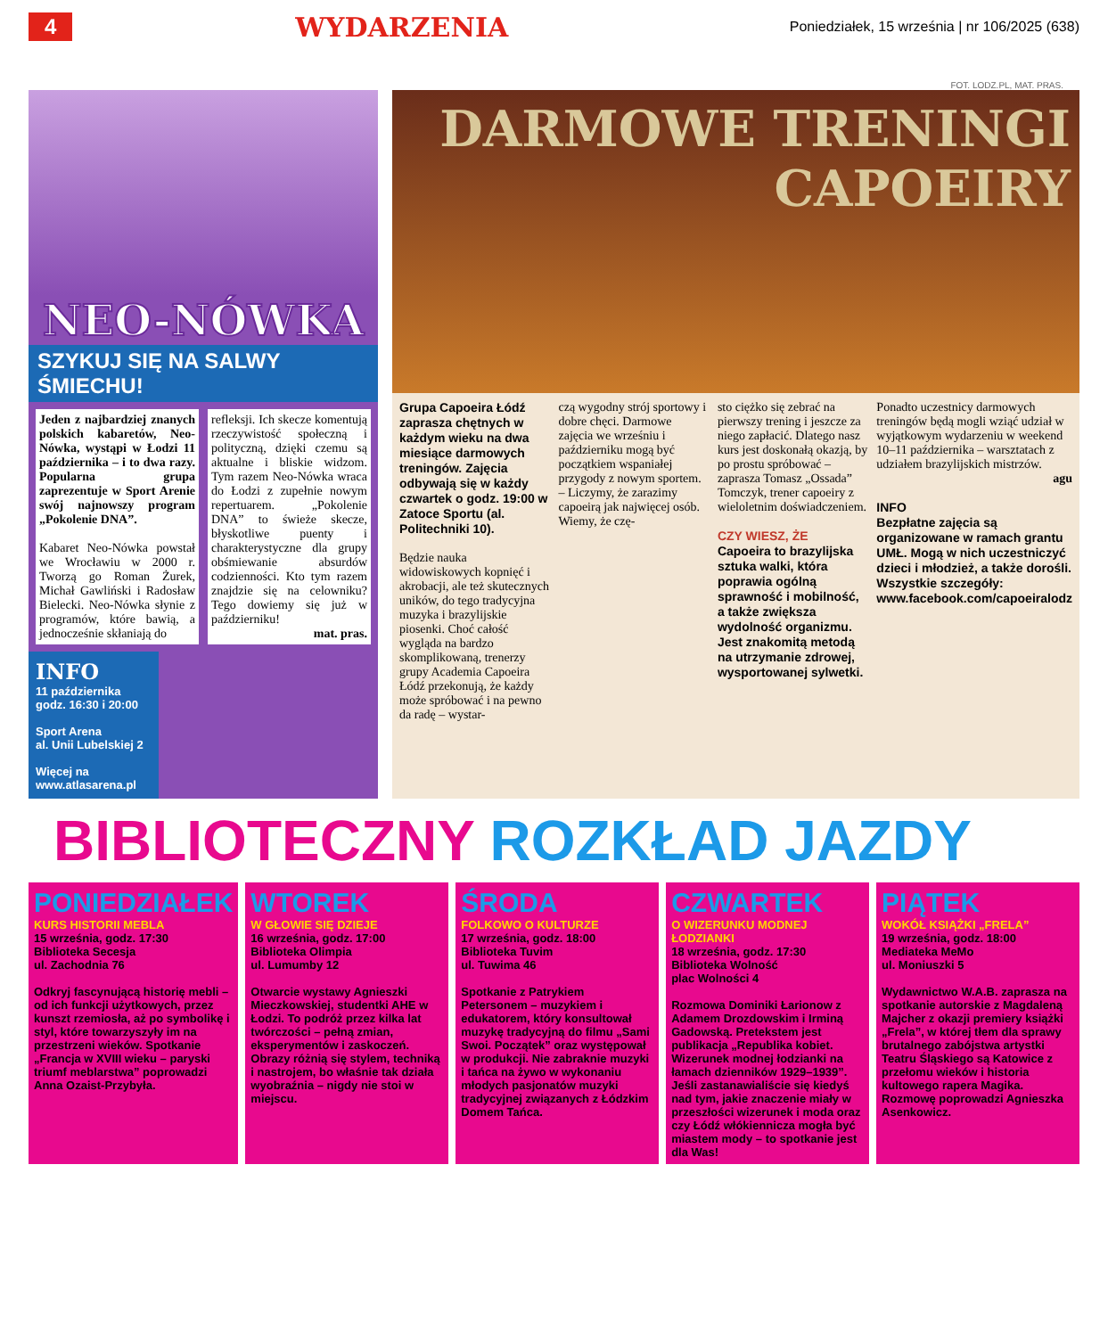4 WYDARZENIA Poniedziałek, 15 września | nr 106/2025 (638)
FOT. LODZ.PL, MAT. PRAS.
NEO-NÓWKA
SZYKUJ SIĘ NA SALWY ŚMIECHU!
Jeden z najbardziej znanych polskich kabaretów, Neo-Nówka, wystąpi w Łodzi 11 października – i to dwa razy. Popularna grupa zaprezentuje w Sport Arenie swój najnowszy program „Pokolenie DNA”.
Kabaret Neo-Nówka powstał we Wrocławiu w 2000 r. Tworzą go Roman Żurek, Michał Gawliński i Radosław Bielecki. Neo-Nówka słynie z programów, które bawią, a jednocześnie skłaniają do
refleksji. Ich skecze komentują rzeczywistość społeczną i polityczną, dzięki czemu są aktualne i bliskie widzom. Tym razem Neo-Nówka wraca do Łodzi z zupełnie nowym repertuarem. „Pokolenie DNA” to świeże skecze, błyskotliwe puenty i charakterystyczne dla grupy obśmiewanie absurdów codzienności. Kto tym razem znajdzie się na celowniku? Tego dowiemy się już w październiku!
mat. pras.
INFO
11 października
godz. 16:30 i 20:00
Sport Arena
al. Unii Lubelskiej 2
Więcej na
www.atlasarena.pl
DARMOWE TRENINGI
CAPOEIRY
Grupa Capoeira Łódź zaprasza chętnych w każdym wieku na dwa miesiące darmowych treningów. Zajęcia odbywają się w każdy czwartek o godz. 19:00 w Zatoce Sportu (al. Politechniki 10).
Będzie nauka widowiskowych kopnięć i akrobacji, ale też skutecznych uników, do tego tradycyjna muzyka i brazylijskie piosenki. Choć całość wygląda na bardzo skomplikowaną, trenerzy grupy Academia Capoeira Łódź przekonują, że każdy może spróbować i na pewno da radę – wystar-
czą wygodny strój sportowy i dobre chęci. Darmowe zajęcia we wrześniu i październiku mogą być początkiem wspaniałej przygody z nowym sportem. – Liczymy, że zarazimy capoeirą jak najwięcej osób. Wiemy, że czę-
sto ciężko się zebrać na pierwszy trening i jeszcze za niego zapłacić. Dlatego nasz kurs jest doskonałą okazją, by po prostu spróbować – zaprasza Tomasz „Ossada” Tomczyk, trener capoeiry z wieloletnim doświadczeniem.
CZY WIESZ, ŻE
Capoeira to brazylijska sztuka walki, która poprawia ogólną sprawność i mobilność, a także zwiększa wydolność organizmu. Jest znakomitą metodą na utrzymanie zdrowej, wysportowanej sylwetki.
Ponadto uczestnicy darmowych treningów będą mogli wziąć udział w wyjątkowym wydarzeniu w weekend 10–11 października – warsztatach z udziałem brazylijskich mistrzów.
agu
INFO
Bezpłatne zajęcia są organizowane w ramach grantu UMŁ. Mogą w nich uczestniczyć dzieci i młodzież, a także dorośli. Wszystkie szczegóły: www.facebook.com/capoeiralodz
BIBLIOTECZNY ROZKŁAD JAZDY
PONIEDZIAŁEK
KURS HISTORII MEBLA
15 września, godz. 17:30
Biblioteka Secesja
ul. Zachodnia 76
Odkryj fascynującą historię mebli – od ich funkcji użytkowych, przez kunszt rzemiosła, aż po symbolikę i styl, które towarzyszyły im na przestrzeni wieków. Spotkanie „Francja w XVIII wieku – paryski triumf meblarstwa” poprowadzi Anna Ozaist-Przybyła.
WTOREK
W GŁOWIE SIĘ DZIEJE
16 września, godz. 17:00
Biblioteka Olimpia
ul. Lumumby 12
Otwarcie wystawy Agnieszki Mieczkowskiej, studentki AHE w Łodzi. To podróż przez kilka lat twórczości – pełną zmian, eksperymentów i zaskoczeń. Obrazy różnią się stylem, techniką i nastrojem, bo właśnie tak działa wyobraźnia – nigdy nie stoi w miejscu.
ŚRODA
FOLKOWO O KULTURZE
17 września, godz. 18:00
Biblioteka Tuvim
ul. Tuwima 46
Spotkanie z Patrykiem Petersonem – muzykiem i edukatorem, który konsultował muzykę tradycyjną do filmu „Sami Swoi. Początek” oraz występował w produkcji. Nie zabraknie muzyki i tańca na żywo w wykonaniu młodych pasjonatów muzyki tradycyjnej związanych z Łódzkim Domem Tańca.
CZWARTEK
O WIZERUNKU MODNEJ ŁODZIANKI
18 września, godz. 17:30
Biblioteka Wolność
plac Wolności 4
Rozmowa Dominiki Łarionow z Adamem Drozdowskim i Irminą Gadowską. Pretekstem jest publikacja „Republika kobiet. Wizerunek modnej łodzianki na łamach dzienników 1929–1939”. Jeśli zastanawialiście się kiedyś nad tym, jakie znaczenie miały w przeszłości wizerunek i moda oraz czy Łódź włókiennicza mogła być miastem mody – to spotkanie jest dla Was!
PIĄTEK
WOKÓŁ KSIĄŻKI „FRELA”
19 września, godz. 18:00
Mediateka MeMo
ul. Moniuszki 5
Wydawnictwo W.A.B. zaprasza na spotkanie autorskie z Magdaleną Majcher z okazji premiery książki „Frela”, w której tłem dla sprawy brutalnego zabójstwa artystki Teatru Śląskiego są Katowice z przełomu wieków i historia kultowego rapera Magika. Rozmowę poprowadzi Agnieszka Asenkowicz.